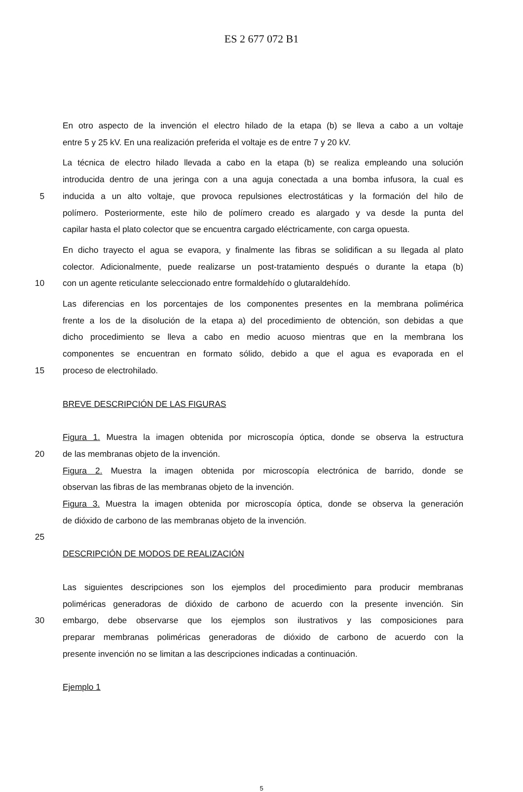ES 2 677 072 B1
En otro aspecto de la invención el electro hilado de la etapa (b) se lleva a cabo a un voltaje
entre 5 y 25 kV. En una realización preferida el voltaje es de entre 7 y 20 kV.
La técnica de electro hilado llevada a cabo en la etapa (b) se realiza empleando una solución
introducida dentro de una jeringa con a una aguja conectada a una bomba infusora, la cual es
5 inducida a un alto voltaje, que provoca repulsiones electrostáticas y la formación del hilo de
polímero. Posteriormente, este hilo de polímero creado es alargado y va desde la punta del
capilar hasta el plato colector que se encuentra cargado eléctricamente, con carga opuesta.
En dicho trayecto el agua se evapora, y finalmente las fibras se solidifican a su llegada al plato
colector. Adicionalmente, puede realizarse un post-tratamiento después o durante la etapa (b)
10 con un agente reticulante seleccionado entre formaldehído o glutaraldehído.
Las diferencias en los porcentajes de los componentes presentes en la membrana polimérica
frente a los de la disolución de la etapa a) del procedimiento de obtención, son debidas a que
dicho procedimiento se lleva a cabo en medio acuoso mientras que en la membrana los
componentes se encuentran en formato sólido, debido a que el agua es evaporada en el
15 proceso de electrohilado.
BREVE DESCRIPCIÓN DE LAS FIGURAS
Figura 1. Muestra la imagen obtenida por microscopía óptica, donde se observa la estructura
20 de las membranas objeto de la invención.
Figura 2. Muestra la imagen obtenida por microscopía electrónica de barrido, donde se
observan las fibras de las membranas objeto de la invención.
Figura 3. Muestra la imagen obtenida por microscopía óptica, donde se observa la generación
de dióxido de carbono de las membranas objeto de la invención.
25
DESCRIPCIÓN DE MODOS DE REALIZACIÓN
Las siguientes descripciones son los ejemplos del procedimiento para producir membranas
poliméricas generadoras de dióxido de carbono de acuerdo con la presente invención. Sin
30 embargo, debe observarse que los ejemplos son ilustrativos y las composiciones para
preparar membranas poliméricas generadoras de dióxido de carbono de acuerdo con la
presente invención no se limitan a las descripciones indicadas a continuación.
Ejemplo 1
5